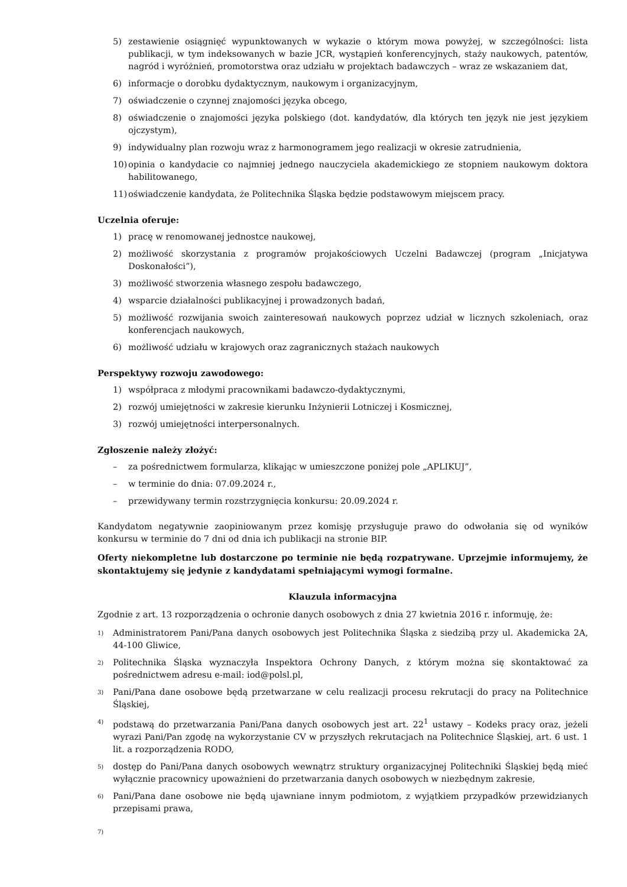5) zestawienie osiągnięć wypunktowanych w wykazie o którym mowa powyżej, w szczególności: lista publikacji, w tym indeksowanych w bazie JCR, wystąpień konferencyjnych, staży naukowych, patentów, nagród i wyróżnień, promotorstwa oraz udziału w projektach badawczych – wraz ze wskazaniem dat,
6) informacje o dorobku dydaktycznym, naukowym i organizacyjnym,
7) oświadczenie o czynnej znajomości języka obcego,
8) oświadczenie o znajomości języka polskiego (dot. kandydatów, dla których ten język nie jest językiem ojczystym),
9) indywidualny plan rozwoju wraz z harmonogramem jego realizacji w okresie zatrudnienia,
10) opinia o kandydacie co najmniej jednego nauczyciela akademickiego ze stopniem naukowym doktora habilitowanego,
11) oświadczenie kandydata, że Politechnika Śląska będzie podstawowym miejscem pracy.
Uczelnia oferuje:
1) pracę w renomowanej jednostce naukowej,
2) możliwość skorzystania z programów projakościowych Uczelni Badawczej (program „Inicjatywa Doskonałości”),
3) możliwość stworzenia własnego zespołu badawczego,
4) wsparcie działalności publikacyjnej i prowadzonych badań,
5) możliwość rozwijania swoich zainteresowań naukowych poprzez udział w licznych szkoleniach, oraz konferencjach naukowych,
6) możliwość udziału w krajowych oraz zagranicznych stażach naukowych
Perspektywy rozwoju zawodowego:
1) współpraca z młodymi pracownikami badawczo-dydaktycznymi,
2) rozwój umiejętności w zakresie kierunku Inżynierii Lotniczej i Kosmicznej,
3) rozwój umiejętności interpersonalnych.
Zgłoszenie należy złożyć:
– za pośrednictwem formularza, klikając w umieszczone poniżej pole „APLIKUJ”,
– w terminie do dnia: 07.09.2024 r.,
– przewidywany termin rozstrzygnięcia konkursu: 20.09.2024 r.
Kandydatom negatywnie zaopiniowanym przez komisję przysługuje prawo do odwołania się od wyników konkursu w terminie do 7 dni od dnia ich publikacji na stronie BIP.
Oferty niekompletne lub dostarczone po terminie nie będą rozpatrywane. Uprzejmie informujemy, że skontaktujemy się jedynie z kandydatami spełniającymi wymogi formalne.
Klauzula informacyjna
Zgodnie z art. 13 rozporządzenia o ochronie danych osobowych z dnia 27 kwietnia 2016 r. informuję, że:
1) Administratorem Pani/Pana danych osobowych jest Politechnika Śląska z siedzibą przy ul. Akademicka 2A, 44-100 Gliwice,
2) Politechnika Śląska wyznaczyła Inspektora Ochrony Danych, z którym można się skontaktować za pośrednictwem adresu e-mail: iod@polsl.pl,
3) Pani/Pana dane osobowe będą przetwarzane w celu realizacji procesu rekrutacji do pracy na Politechnice Śląskiej,
4) podstawą do przetwarzania Pani/Pana danych osobowych jest art. 22<sup>1</sup> ustawy – Kodeks pracy oraz, jeżeli wyrazi Pani/Pan zgodę na wykorzystanie CV w przyszłych rekrutacjach na Politechnice Śląskiej, art. 6 ust. 1 lit. a rozporządzenia RODO,
5) dostęp do Pani/Pana danych osobowych wewnątrz struktury organizacyjnej Politechniki Śląskiej będą mieć wyłącznie pracownicy upoważnieni do przetwarzania danych osobowych w niezbędnym zakresie,
6) Pani/Pana dane osobowe nie będą ujawniane innym podmiotom, z wyjątkiem przypadków przewidzianych przepisami prawa,
7)